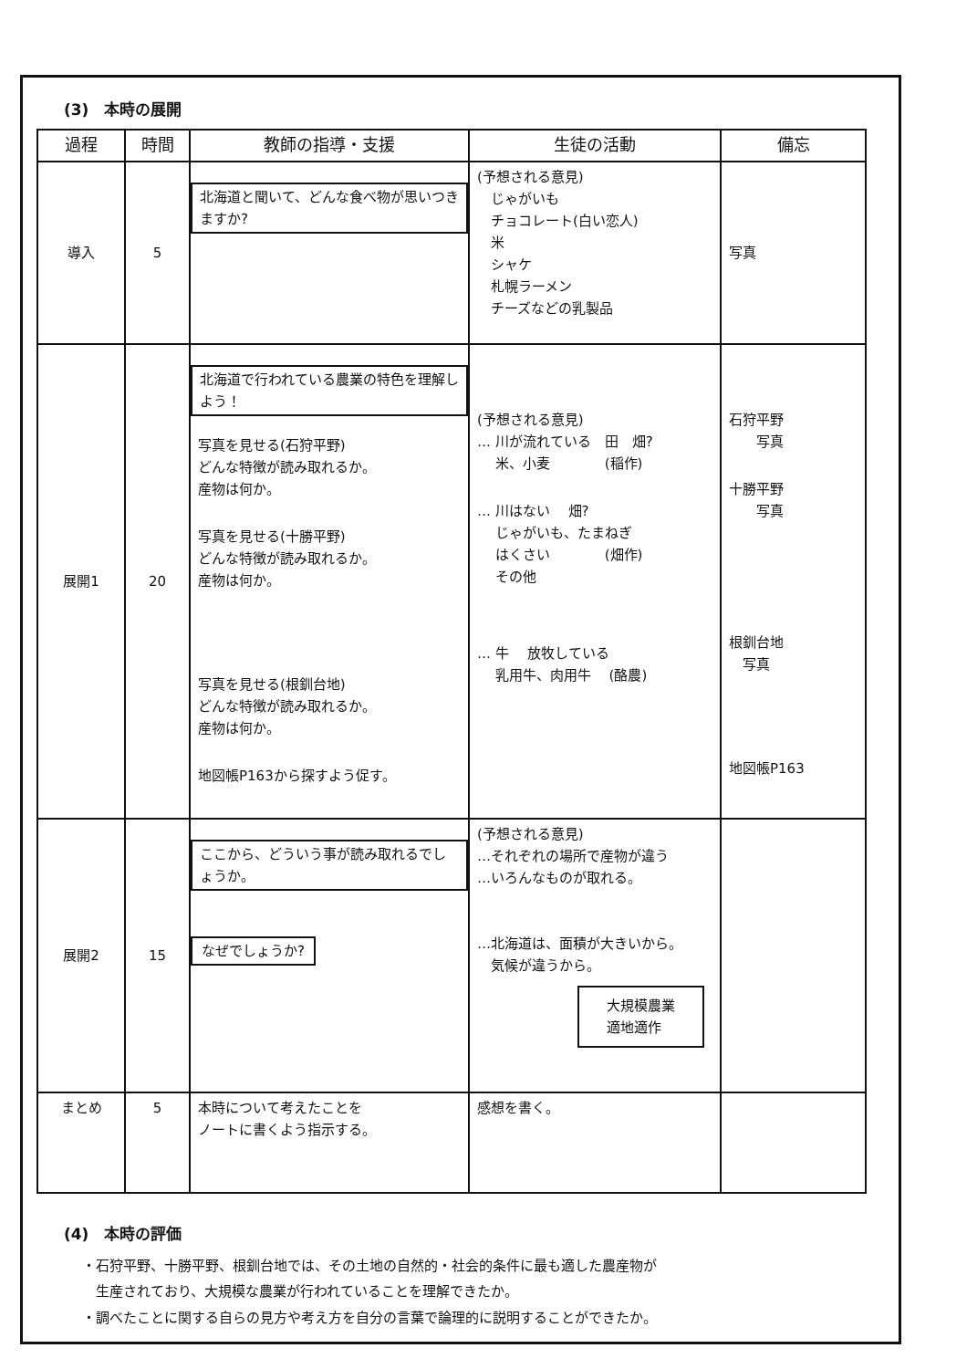(3)　本時の展開
| 過程 | 時間 | 教師の指導・支援 | 生徒の活動 | 備忘 |
| --- | --- | --- | --- | --- |
| 導入 | 5 | 北海道と聞いて、どんな食べ物が思いつきますか? | (予想される意見) じゃがいも チョコレート(白い恋人) 米 シャケ 札幌ラーメン チーズなどの乳製品 | 写真 |
| 展開1 | 20 | 北海道で行われている農業の特色を理解しよう！ 写真を見せる(石狩平野) どんな特徴が読み取れるか。 産物は何か。 写真を見せる(十勝平野) どんな特徴が読み取れるか。 産物は何か。 写真を見せる(根釧台地) どんな特徴が読み取れるか。 産物は何か。 地図帳P163から探すよう促す。 | (予想される意見) … 川が流れている 田 畑? 米、小麦 (稲作) … 川はない 畑? じゃがいも、たまねぎ はくさい (畑作) その他 … 牛 放牧している 乳用牛、肉用牛 (酪農) | 石狩平野 写真 十勝平野 写真 根釧台地 写真 地図帳P163 |
| 展開2 | 15 | ここから、どういう事が読み取れるでしょうか。 なぜでしょうか? | (予想される意見) …それぞれの場所で産物が違う …いろんなものが取れる。 …北海道は、面積が大きいから。 気候が違うから。 大規模農業 適地適作 | |
| まとめ | 5 | 本時について考えたことを ノートに書くよう指示する。 | 感想を書く。 | |
(4)　本時の評価
・石狩平野、十勝平野、根釧台地では、その土地の自然的・社会的条件に最も適した農産物が
　生産されており、大規模な農業が行われていることを理解できたか。
・調べたことに関する自らの見方や考え方を自分の言葉で論理的に説明することができたか。